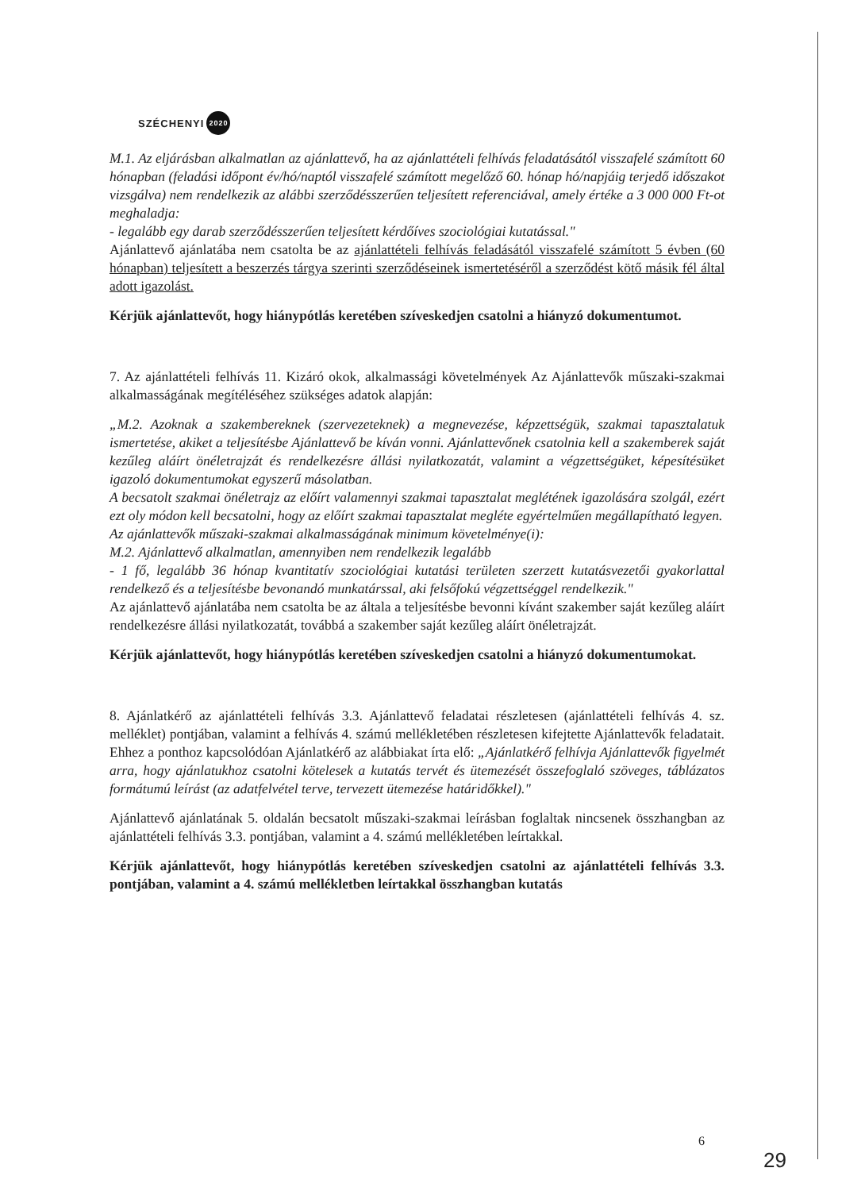SZÉCHENYI 2020
M.1. Az eljárásban alkalmatlan az ajánlattevő, ha az ajánlattételi felhívás feladatásától visszafelé számított 60 hónapban (feladási időpont év/hó/naptól visszafelé számított megelőző 60. hónap hó/napjáig terjedő időszakot vizsgálva) nem rendelkezik az alábbi szerződésszerűen teljesített referenciával, amely értéke a 3 000 000 Ft-ot meghaladja:
- legalább egy darab szerződésszerűen teljesített kérdőíves szociológiai kutatással."
Ajánlattevő ajánlatába nem csatolta be az ajánlattételi felhívás feladásától visszafelé számított 5 évben (60 hónapban) teljesített a beszerzés tárgya szerinti szerződéseinek ismertetéséről a szerződést kötő másik fél által adott igazolást.
Kérjük ajánlattevőt, hogy hiánypótlás keretében szíveskedjen csatolni a hiányzó dokumentumot.
7. Az ajánlattételi felhívás 11. Kizáró okok, alkalmassági követelmények Az Ajánlattevők műszaki-szakmai alkalmasságának megítéléséhez szükséges adatok alapján:
„M.2. Azoknak a szakembereknek (szervezeteknek) a megnevezése, képzettségük, szakmai tapasztalatuk ismertetése, akiket a teljesítésbe Ajánlattevő be kíván vonni. Ajánlattevőnek csatolnia kell a szakemberek saját kezűleg aláírt önéletrajzát és rendelkezésre állási nyilatkozatát, valamint a végzettségüket, képesítésüket igazoló dokumentumokat egyszerű másolatban.
A becsatolt szakmai önéletrajz az előírt valamennyi szakmai tapasztalat meglétének igazolására szolgál, ezért ezt oly módon kell becsatolni, hogy az előírt szakmai tapasztalat megléte egyértelműen megállapítható legyen.
Az ajánlattevők műszaki-szakmai alkalmasságának minimum követelménye(i):
M.2. Ajánlattevő alkalmatlan, amennyiben nem rendelkezik legalább
- 1 fő, legalább 36 hónap kvantitatív szociológiai kutatási területen szerzett kutatásvezetői gyakorlattal rendelkező és a teljesítésbe bevonandó munkatárssal, aki felsőfokú végzettséggel rendelkezik."
Az ajánlattevő ajánlatába nem csatolta be az általa a teljesítésbe bevonni kívánt szakember saját kezűleg aláírt rendelkezésre állási nyilatkozatát, továbbá a szakember saját kezűleg aláírt önéletrajzát.
Kérjük ajánlattevőt, hogy hiánypótlás keretében szíveskedjen csatolni a hiányzó dokumentumokat.
8. Ajánlatkérő az ajánlattételi felhívás 3.3. Ajánlattevő feladatai részletesen (ajánlattételi felhívás 4. sz. melléklet) pontjában, valamint a felhívás 4. számú mellékletében részletesen kifejtette Ajánlattevők feladatait. Ehhez a ponthoz kapcsolódóan Ajánlatkérő az alábbiakat írta elő: „Ajánlatkérő felhívja Ajánlattevők figyelmét arra, hogy ajánlatukhoz csatolni kötelesek a kutatás tervét és ütemezését összefoglaló szöveges, táblázatos formátumú leírást (az adatfelvétel terve, tervezett ütemezése határidőkkel)."
Ajánlattevő ajánlatának 5. oldalán becsatolt műszaki-szakmai leírásban foglaltak nincsenek összhangban az ajánlattételi felhívás 3.3. pontjában, valamint a 4. számú mellékletében leírtakkal.
Kérjük ajánlattevőt, hogy hiánypótlás keretében szíveskedjen csatolni az ajánlattételi felhívás 3.3. pontjában, valamint a 4. számú mellékletben leírtakkal összhangban kutatás
6
29